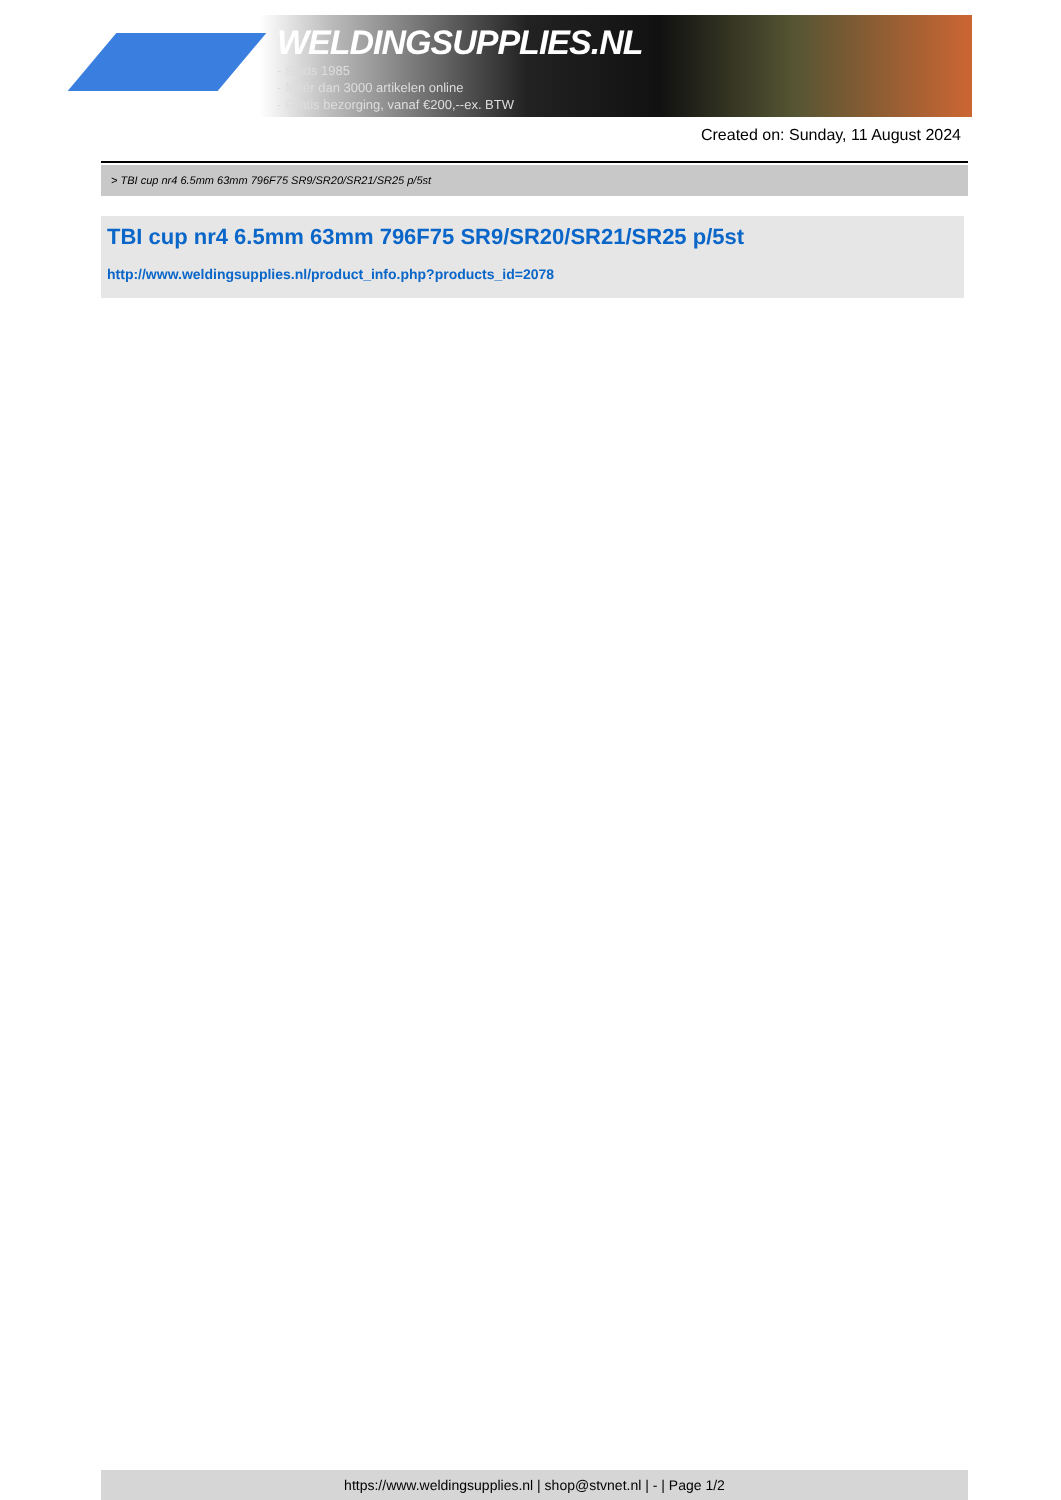WELDINGSUPPLIES.NL
- Sinds 1985
- Méér dan 3000 artikelen online
- Gratis bezorging, vanaf €200,--ex. BTW
Created on: Sunday, 11 August 2024
> TBI cup nr4 6.5mm 63mm 796F75 SR9/SR20/SR21/SR25 p/5st
TBI cup nr4 6.5mm 63mm 796F75 SR9/SR20/SR21/SR25 p/5st
http://www.weldingsupplies.nl/product_info.php?products_id=2078
https://www.weldingsupplies.nl | shop@stvnet.nl | - | Page 1/2